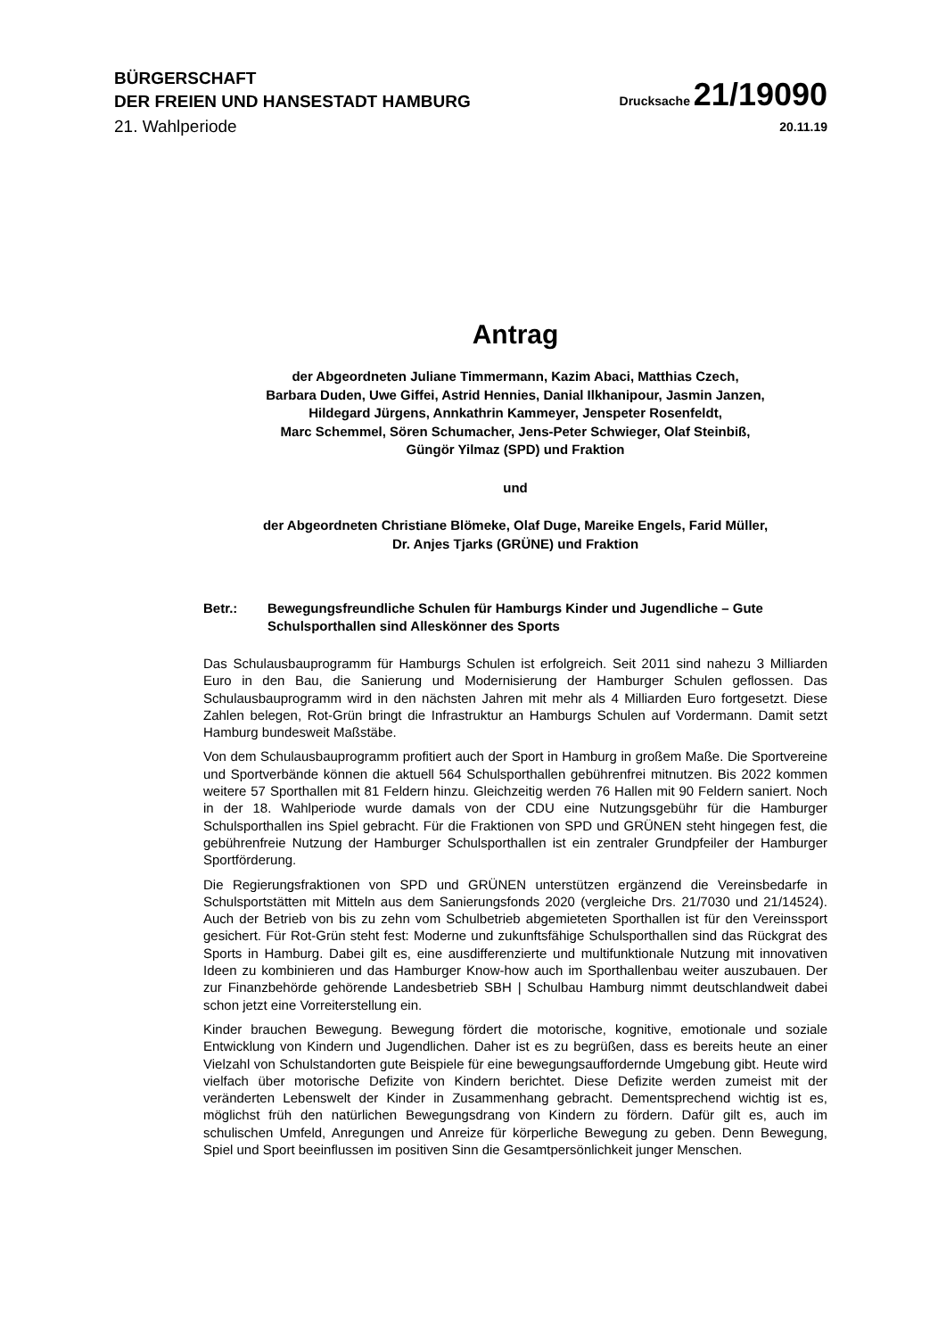BÜRGERSCHAFT
DER FREIEN UND HANSESTADT HAMBURG
Drucksache 21/19090
21. Wahlperiode
20.11.19
Antrag
der Abgeordneten Juliane Timmermann, Kazim Abaci, Matthias Czech,
Barbara Duden, Uwe Giffei, Astrid Hennies, Danial Ilkhanipour, Jasmin Janzen,
Hildegard Jürgens, Annkathrin Kammeyer, Jenspeter Rosenfeldt,
Marc Schemmel, Sören Schumacher, Jens-Peter Schwieger, Olaf Steinbiß,
Güngör Yilmaz (SPD) und Fraktion
und
der Abgeordneten Christiane Blömeke, Olaf Duge, Mareike Engels, Farid Müller,
Dr. Anjes Tjarks (GRÜNE) und Fraktion
Betr.: Bewegungsfreundliche Schulen für Hamburgs Kinder und Jugendliche – Gute Schulsporthallen sind Alleskönner des Sports
Das Schulausbauprogramm für Hamburgs Schulen ist erfolgreich. Seit 2011 sind nahezu 3 Milliarden Euro in den Bau, die Sanierung und Modernisierung der Hamburger Schulen geflossen. Das Schulausbauprogramm wird in den nächsten Jahren mit mehr als 4 Milliarden Euro fortgesetzt. Diese Zahlen belegen, Rot-Grün bringt die Infrastruktur an Hamburgs Schulen auf Vordermann. Damit setzt Hamburg bundesweit Maßstäbe.
Von dem Schulausbauprogramm profitiert auch der Sport in Hamburg in großem Maße. Die Sportvereine und Sportverbände können die aktuell 564 Schulsporthallen gebührenfrei mitnutzen. Bis 2022 kommen weitere 57 Sporthallen mit 81 Feldern hinzu. Gleichzeitig werden 76 Hallen mit 90 Feldern saniert. Noch in der 18. Wahlperiode wurde damals von der CDU eine Nutzungsgebühr für die Hamburger Schulsporthallen ins Spiel gebracht. Für die Fraktionen von SPD und GRÜNEN steht hingegen fest, die gebührenfreie Nutzung der Hamburger Schulsporthallen ist ein zentraler Grundpfeiler der Hamburger Sportförderung.
Die Regierungsfraktionen von SPD und GRÜNEN unterstützen ergänzend die Vereinsbedarfe in Schulsportstätten mit Mitteln aus dem Sanierungsfonds 2020 (vergleiche Drs. 21/7030 und 21/14524). Auch der Betrieb von bis zu zehn vom Schulbetrieb abgemieteten Sporthallen ist für den Vereinssport gesichert. Für Rot-Grün steht fest: Moderne und zukunftsfähige Schulsporthallen sind das Rückgrat des Sports in Hamburg. Dabei gilt es, eine ausdifferenzierte und multifunktionale Nutzung mit innovativen Ideen zu kombinieren und das Hamburger Know-how auch im Sporthallenbau weiter auszubauen. Der zur Finanzbehörde gehörende Landesbetrieb SBH | Schulbau Hamburg nimmt deutschlandweit dabei schon jetzt eine Vorreiterstellung ein.
Kinder brauchen Bewegung. Bewegung fördert die motorische, kognitive, emotionale und soziale Entwicklung von Kindern und Jugendlichen. Daher ist es zu begrüßen, dass es bereits heute an einer Vielzahl von Schulstandorten gute Beispiele für eine bewegungsauffordernde Umgebung gibt. Heute wird vielfach über motorische Defizite von Kindern berichtet. Diese Defizite werden zumeist mit der veränderten Lebenswelt der Kinder in Zusammenhang gebracht. Dementsprechend wichtig ist es, möglichst früh den natürlichen Bewegungsdrang von Kindern zu fördern. Dafür gilt es, auch im schulischen Umfeld, Anregungen und Anreize für körperliche Bewegung zu geben. Denn Bewegung, Spiel und Sport beeinflussen im positiven Sinn die Gesamtpersönlichkeit junger Menschen.